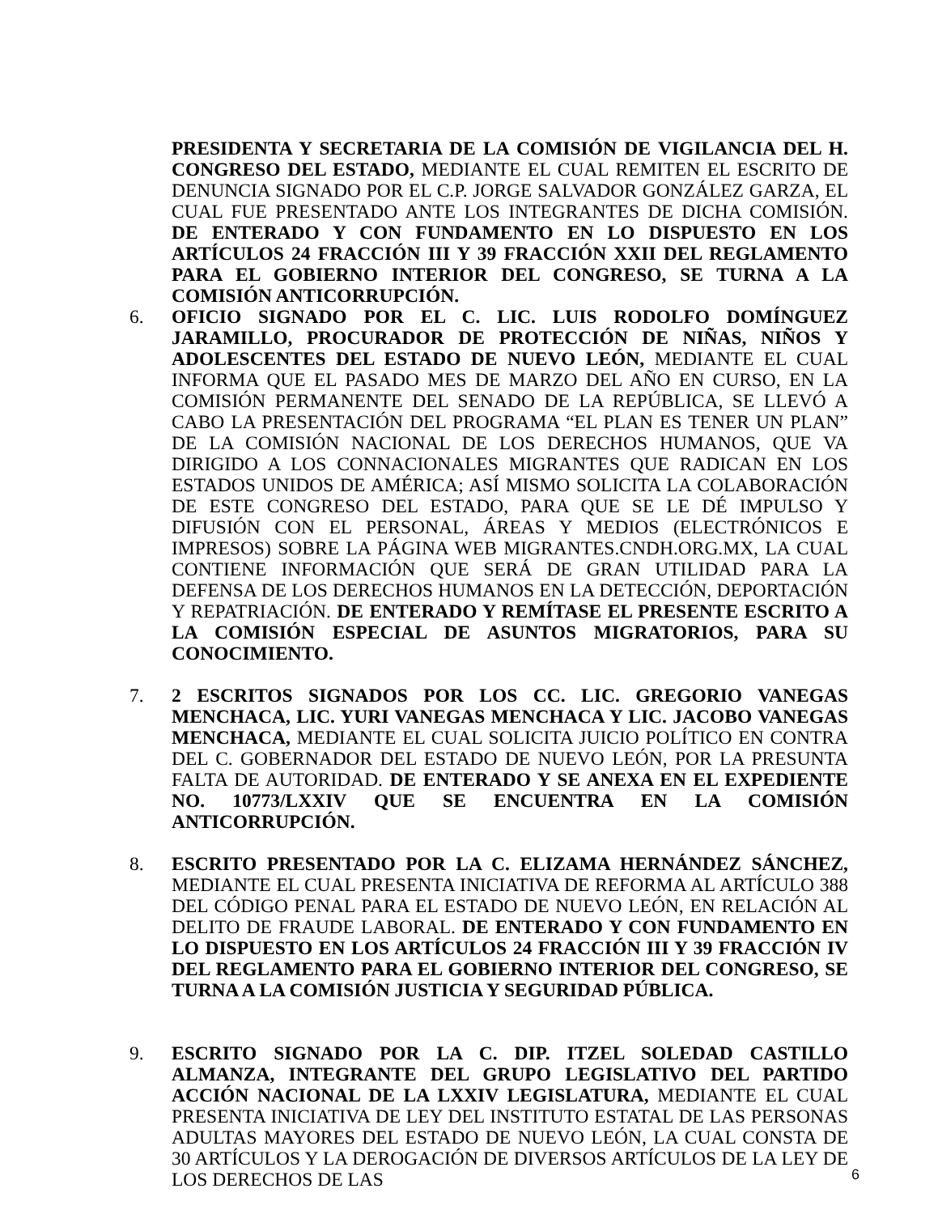PRESIDENTA Y SECRETARIA DE LA COMISIÓN DE VIGILANCIA DEL H. CONGRESO DEL ESTADO, MEDIANTE EL CUAL REMITEN EL ESCRITO DE DENUNCIA SIGNADO POR EL C.P. JORGE SALVADOR GONZÁLEZ GARZA, EL CUAL FUE PRESENTADO ANTE LOS INTEGRANTES DE DICHA COMISIÓN. DE ENTERADO Y CON FUNDAMENTO EN LO DISPUESTO EN LOS ARTÍCULOS 24 FRACCIÓN III Y 39 FRACCIÓN XXII DEL REGLAMENTO PARA EL GOBIERNO INTERIOR DEL CONGRESO, SE TURNA A LA COMISIÓN ANTICORRUPCIÓN.
6. OFICIO SIGNADO POR EL C. LIC. LUIS RODOLFO DOMÍNGUEZ JARAMILLO, PROCURADOR DE PROTECCIÓN DE NIÑAS, NIÑOS Y ADOLESCENTES DEL ESTADO DE NUEVO LEÓN, MEDIANTE EL CUAL INFORMA QUE EL PASADO MES DE MARZO DEL AÑO EN CURSO, EN LA COMISIÓN PERMANENTE DEL SENADO DE LA REPÚBLICA, SE LLEVÓ A CABO LA PRESENTACIÓN DEL PROGRAMA “EL PLAN ES TENER UN PLAN” DE LA COMISIÓN NACIONAL DE LOS DERECHOS HUMANOS, QUE VA DIRIGIDO A LOS CONNACIONALES MIGRANTES QUE RADICAN EN LOS ESTADOS UNIDOS DE AMÉRICA; ASÍ MISMO SOLICITA LA COLABORACIÓN DE ESTE CONGRESO DEL ESTADO, PARA QUE SE LE DÉ IMPULSO Y DIFUSIÓN CON EL PERSONAL, ÁREAS Y MEDIOS (ELECTRÓNICOS E IMPRESOS) SOBRE LA PÁGINA WEB MIGRANTES.CNDH.ORG.MX, LA CUAL CONTIENE INFORMACIÓN QUE SERÁ DE GRAN UTILIDAD PARA LA DEFENSA DE LOS DERECHOS HUMANOS EN LA DETECCIÓN, DEPORTACIÓN Y REPATRIACIÓN. DE ENTERADO Y REMÍTASE EL PRESENTE ESCRITO A LA COMISIÓN ESPECIAL DE ASUNTOS MIGRATORIOS, PARA SU CONOCIMIENTO.
7. 2 ESCRITOS SIGNADOS POR LOS CC. LIC. GREGORIO VANEGAS MENCHACA, LIC. YURI VANEGAS MENCHACA Y LIC. JACOBO VANEGAS MENCHACA, MEDIANTE EL CUAL SOLICITA JUICIO POLÍTICO EN CONTRA DEL C. GOBERNADOR DEL ESTADO DE NUEVO LEÓN, POR LA PRESUNTA FALTA DE AUTORIDAD. DE ENTERADO Y SE ANEXA EN EL EXPEDIENTE NO. 10773/LXXIV QUE SE ENCUENTRA EN LA COMISIÓN ANTICORRUPCIÓN.
8. ESCRITO PRESENTADO POR LA C. ELIZAMA HERNÁNDEZ SÁNCHEZ, MEDIANTE EL CUAL PRESENTA INICIATIVA DE REFORMA AL ARTÍCULO 388 DEL CÓDIGO PENAL PARA EL ESTADO DE NUEVO LEÓN, EN RELACIÓN AL DELITO DE FRAUDE LABORAL. DE ENTERADO Y CON FUNDAMENTO EN LO DISPUESTO EN LOS ARTÍCULOS 24 FRACCIÓN III Y 39 FRACCIÓN IV DEL REGLAMENTO PARA EL GOBIERNO INTERIOR DEL CONGRESO, SE TURNA A LA COMISIÓN JUSTICIA Y SEGURIDAD PÚBLICA.
9. ESCRITO SIGNADO POR LA C. DIP. ITZEL SOLEDAD CASTILLO ALMANZA, INTEGRANTE DEL GRUPO LEGISLATIVO DEL PARTIDO ACCIÓN NACIONAL DE LA LXXIV LEGISLATURA, MEDIANTE EL CUAL PRESENTA INICIATIVA DE LEY DEL INSTITUTO ESTATAL DE LAS PERSONAS ADULTAS MAYORES DEL ESTADO DE NUEVO LEÓN, LA CUAL CONSTA DE 30 ARTÍCULOS Y LA DEROGACIÓN DE DIVERSOS ARTÍCULOS DE LA LEY DE LOS DERECHOS DE LAS
6